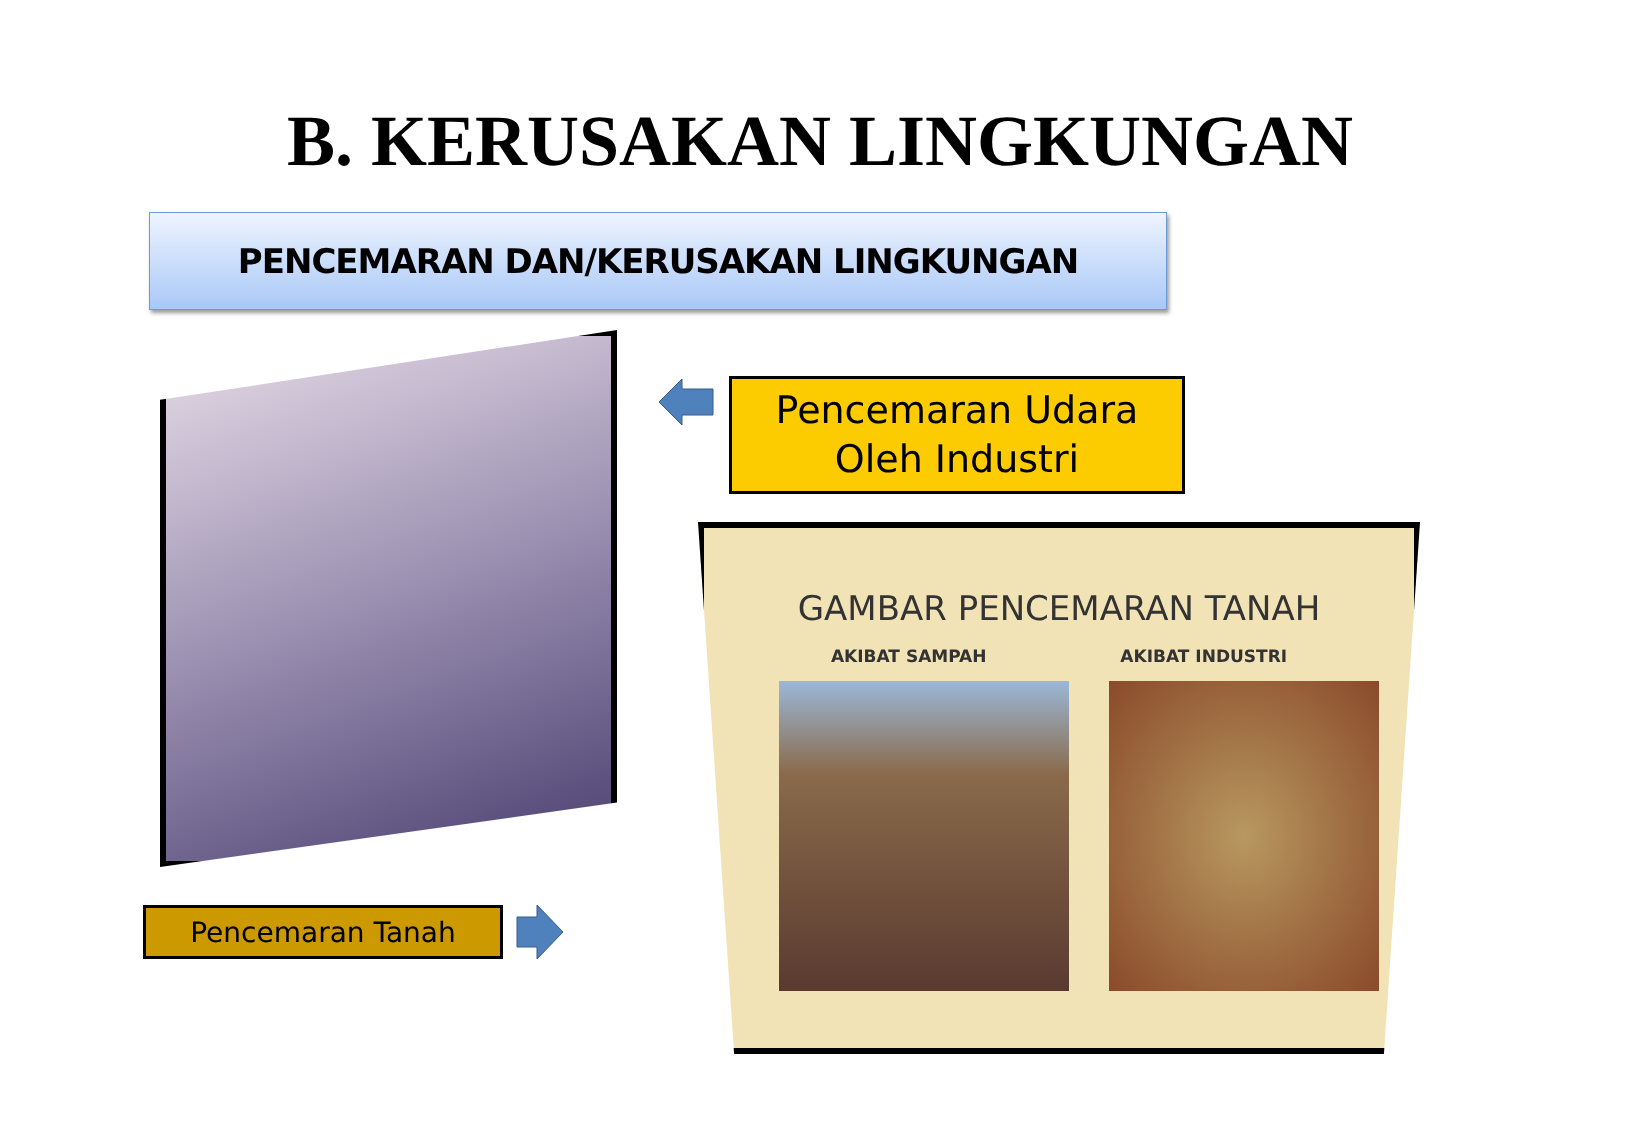B. KERUSAKAN LINGKUNGAN
PENCEMARAN DAN/KERUSAKAN LINGKUNGAN
Pencemaran Udara
Oleh Industri
GAMBAR PENCEMARAN TANAH
AKIBAT SAMPAH AKIBAT INDUSTRI
Pencemaran Tanah